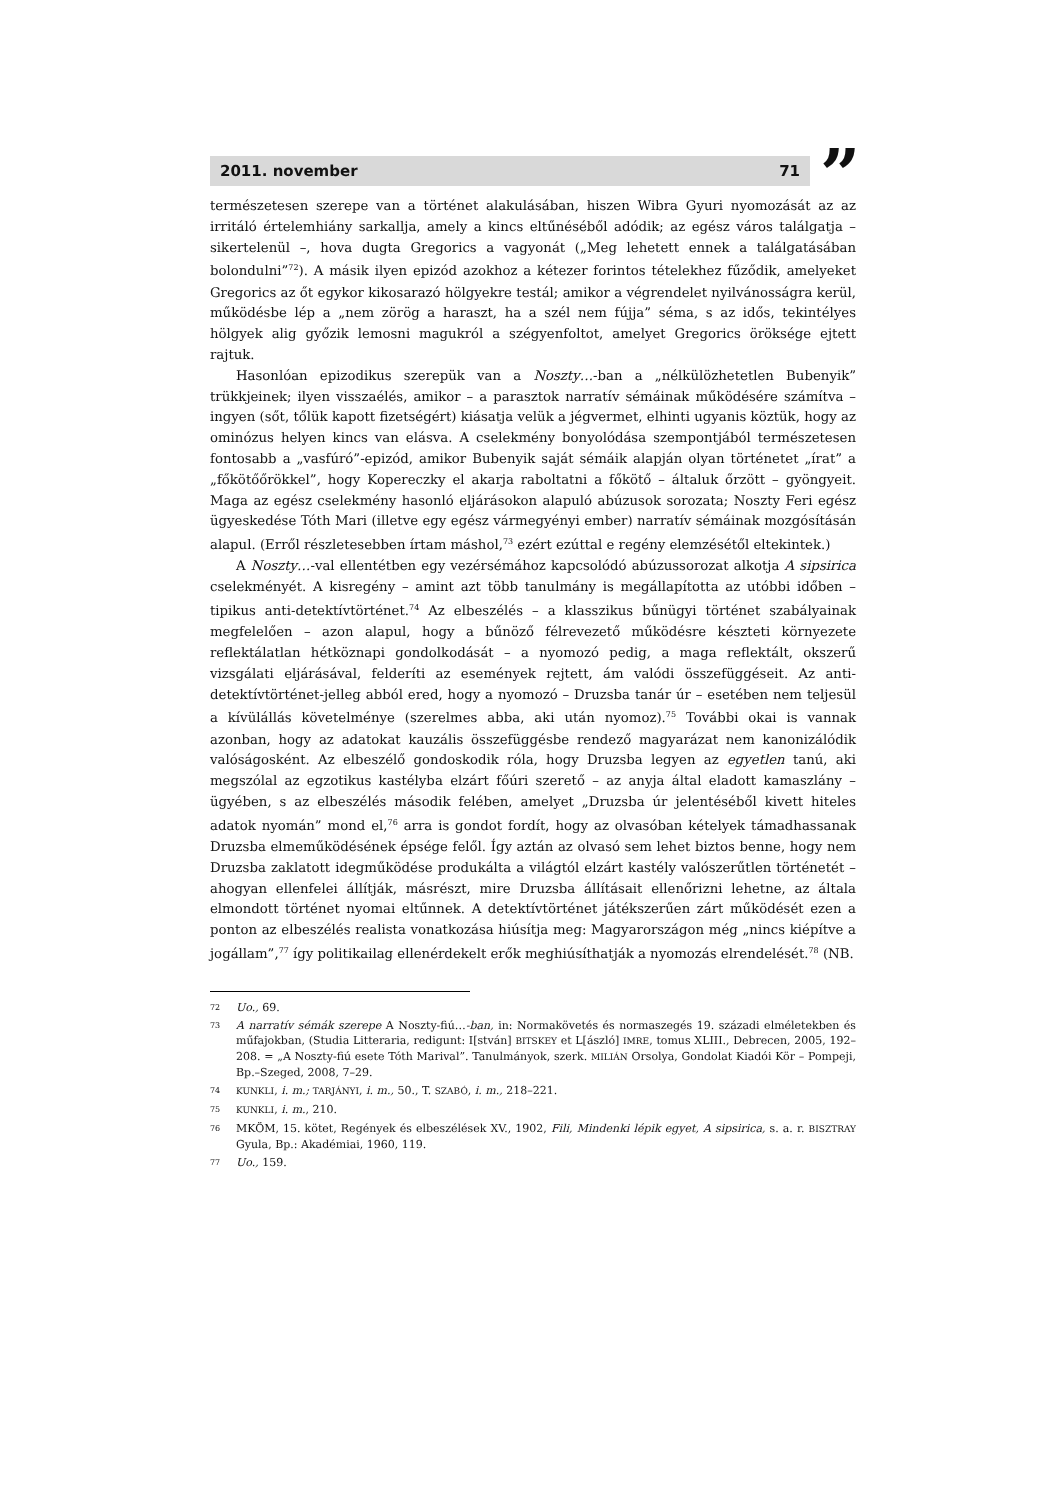2011. november 71
”
természetesen szerepe van a történet alakulásában, hiszen Wibra Gyuri nyomozását az az irritáló értelemhiány sarkallja, amely a kincs eltűnéséből adódik; az egész város találgatja – sikertelenül –, hova dugta Gregorics a vagyonát („Meg lehetett ennek a találgatásában bolondulni”<sup>72</sup>). A másik ilyen epizód azokhoz a kétezer forintos tételekhez fűződik, amelyeket Gregorics az őt egykor kikosarazó hölgyekre testál; amikor a végrendelet nyilvánosságra kerül, működésbe lép a „nem zörög a haraszt, ha a szél nem fújja” séma, s az idős, tekintélyes hölgyek alig győzik lemosni magukról a szégyenfoltot, amelyet Gregorics öröksége ejtett rajtuk.
Hasonlóan epizodikus szerepük van a Noszty…-ban a „nélkülözhetetlen Bubenyik” trükkjeinek; ilyen visszaélés, amikor – a parasztok narratív sémáinak működésére számítva – ingyen (sőt, tőlük kapott fizetségért) kiásatja velük a jégvermet, elhinti ugyanis köztük, hogy az ominózus helyen kincs van elásva. A cselekmény bonyolódása szempontjából természetesen fontosabb a „vasfúró”-epizód, amikor Bubenyik saját sémáik alapján olyan történetet „írat” a „főkötőőrökkel”, hogy Kopereczky el akarja raboltatni a főkötő – általuk őrzött – gyöngyeit. Maga az egész cselekmény hasonló eljárásokon alapuló abúzusok sorozata; Noszty Feri egész ügyeskedése Tóth Mari (illetve egy egész vármegyényi ember) narratív sémáinak mozgósításán alapul. (Erről részletesebben írtam máshol,<sup>73</sup> ezért ezúttal e regény elemzésétől eltekintek.)
A Noszty…-val ellentétben egy vezérsémához kapcsolódó abúzussorozat alkotja A sipsirica cselekményét. A kisregény – amint azt több tanulmány is megállapította az utóbbi időben – tipikus anti-detektívtörténet.<sup>74</sup> Az elbeszélés – a klasszikus bűnügyi történet szabályainak megfelelően – azon alapul, hogy a bűnöző félrevezető működésre készteti környezete reflektálatlan hétköznapi gondolkodását – a nyomozó pedig, a maga reflektált, okszerű vizsgálati eljárásával, felderíti az események rejtett, ám valódi összefüggéseit. Az anti-detektívtörténet-jelleg abból ered, hogy a nyomozó – Druzsba tanár úr – esetében nem teljesül a kívülállás követelménye (szerelmes abba, aki után nyomoz).<sup>75</sup> További okai is vannak azonban, hogy az adatokat kauzális összefüggésbe rendező magyarázat nem kanonizálódik valóságosként. Az elbeszélő gondoskodik róla, hogy Druzsba legyen az egyetlen tanú, aki megszólal az egzotikus kastélyba elzárt főúri szerető – az anyja által eladott kamaszlány – ügyében, s az elbeszélés második felében, amelyet „Druzsba úr jelentéséből kivett hiteles adatok nyomán” mond el,<sup>76</sup> arra is gondot fordít, hogy az olvasóban kételyek támadhassanak Druzsba elmeműködésének épsége felől. Így aztán az olvasó sem lehet biztos benne, hogy nem Druzsba zaklatott idegműködése produkálta a világtól elzárt kastély valószerűtlen történetét – ahogyan ellenfelei állítják, másrészt, mire Druzsba állításait ellenőrizni lehetne, az általa elmondott történet nyomai eltűnnek. A detektívtörténet játékszerűen zárt működését ezen a ponton az elbeszélés realista vonatkozása hiúsítja meg: Magyarországon még „nincs kiépítve a jogállam”,<sup>77</sup> így politikailag ellenérdekelt erők meghiúsíthatják a nyomozás elrendelését.<sup>78</sup> (NB.
72 Uo., 69.
73 A narratív sémák szerepe A Noszty-fiú…-ban, in: Normakövetés és normaszegés 19. századi elméletekben és műfajokban, (Studia Litteraria, redigunt: I[stván] BITSKEY et L[ászló] IMRE, tomus XLIII., Debrecen, 2005, 192–208. = „A Noszty-fiú esete Tóth Marival”. Tanulmányok, szerk. MILIÁN Orsolya, Gondolat Kiadói Kör – Pompeji, Bp.–Szeged, 2008, 7–29.
74 KUNKLI, i. m.; TARJÁNYI, i. m., 50., T. SZABÓ, i. m., 218–221.
75 KUNKLI, i. m., 210.
76 MKÖM, 15. kötet, Regények és elbeszélések XV., 1902, Fili, Mindenki lépik egyet, A sipsirica, s. a. r. BISZTRAY Gyula, Bp.: Akadémiai, 1960, 119.
77 Uo., 159.